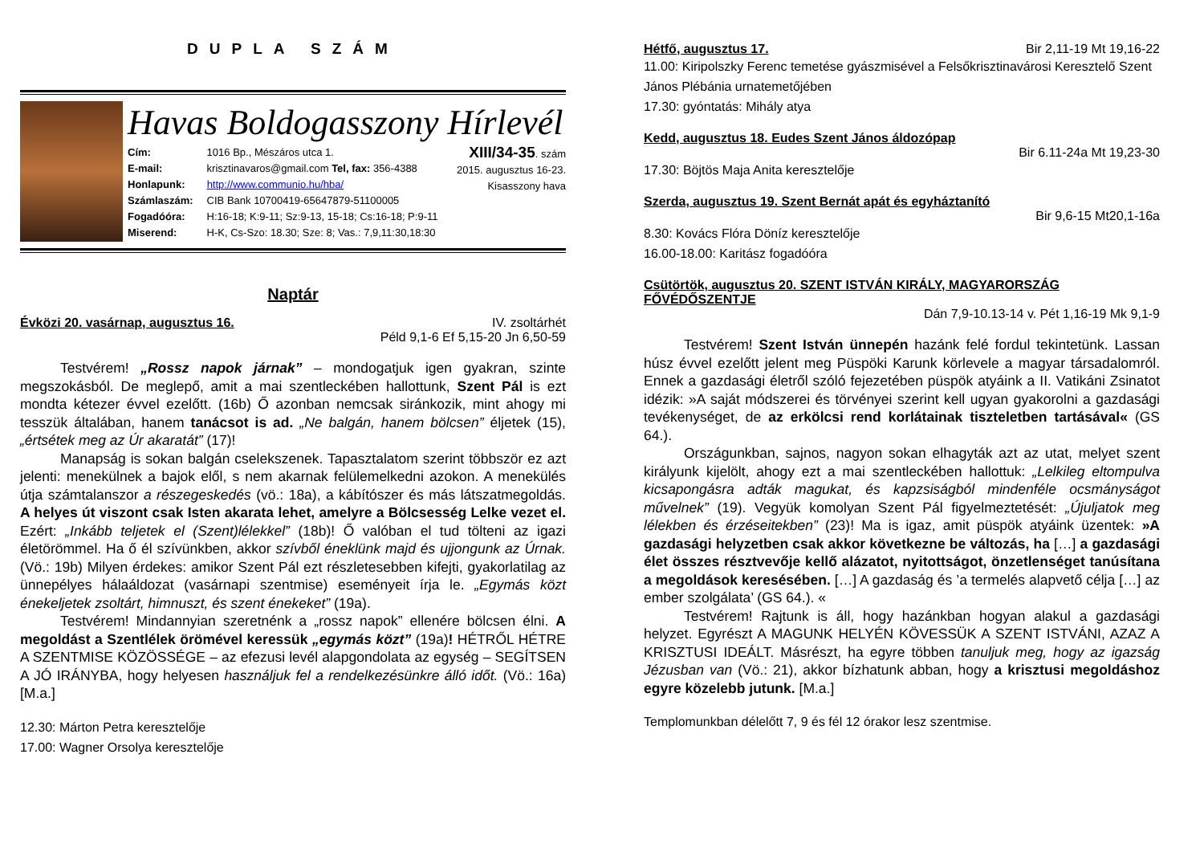DUPLA SZÁM
Havas Boldogasszony Hírlevél
Cím: 1016 Bp., Mészáros utca 1.
E-mail: krisztinavaros@gmail.com Tel, fax: 356-4388
Honlapunk: http://www.communio.hu/hba/
Számlaszám: CIB Bank 10700419-65647879-51100005
Fogadóóra: H:16-18; K:9-11; Sz:9-13, 15-18; Cs:16-18; P:9-11
Miserend: H-K, Cs-Szo: 18.30; Sze: 8; Vas.: 7,9,11:30,18:30
XIII/34-35. szám
2015. augusztus 16-23.
Kisasszony hava
Naptár
Évközi 20. vasárnap, augusztus 16. IV. zsoltárhét
Péld 9,1-6 Ef 5,15-20 Jn 6,50-59
Testvérem! „Rossz napok járnak” – mondogatjuk igen gyakran, szinte megszokásból. De meglepő, amit a mai szentleckében hallottunk, Szent Pál is ezt mondta kétezer évvel ezelőtt. (16b) Ő azonban nemcsak siránkozik, mint ahogy mi tesszük általában, hanem tanácsot is ad. „Ne balgán, hanem bölcsen” éljetek (15), „értsétek meg az Úr akaratát” (17)!
Manapság is sokan balgán cselekszenek. Tapasztalatom szerint többször ez azt jelenti: menekülnek a bajok elől, s nem akarnak felülemelkedni azokon. A menekülés útja számtalanszor a részegeskedés (vö.: 18a), a kábítószer és más látszatmegoldás. A helyes út viszont csak Isten akarata lehet, amelyre a Bölcsesség Lelke vezet el. Ezért: „Inkább teljetek el (Szent)lélekkel” (18b)! Ő valóban el tud tölteni az igazi életörömmel. Ha ő él szívünkben, akkor szívből éneklünk majd és ujjongunk az Úrnak. (Vö.: 19b) Milyen érdekes: amikor Szent Pál ezt részletesebben kifejti, gyakorlatilag az ünnepélyes hálaáldozat (vasárnapi szentmise) eseményeit írja le. „Egymás közt énekeljetek zsoltárt, himnuszt, és szent énekeket” (19a).
Testvérem! Mindannyian szeretnénk a „rossz napok” ellenére bölcsen élni. A megoldást a Szentlélek örömével keressük „egymás közt” (19a)! HÉTRŐL HÉTRE A SZENTMISE KÖZÖSSÉGE – az efezusi levél alapgondolata az egység – SEGÍTSEN A JÓ IRÁNYBA, hogy helyesen használjuk fel a rendelkezésünkre álló időt. (Vö.: 16a) [M.a.]
12.30: Márton Petra keresztelője
17.00: Wagner Orsolya keresztelője
Hétfő, augusztus 17. Bir 2,11-19 Mt 19,16-22
11.00: Kiripolszky Ferenc temetése gyászmisével a Felsőkrisztinavárosi Keresztelő Szent János Plébánia urnatemetőjében
17.30: gyóntatás: Mihály atya
Kedd, augusztus 18. Eudes Szent János áldozópap
Bir 6.11-24a Mt 19,23-30
17.30: Böjtös Maja Anita keresztelője
Szerda, augusztus 19. Szent Bernát apát és egyháztanító
Bir 9,6-15 Mt20,1-16a
8.30: Kovács Flóra Döníz keresztelője
16.00-18.00: Karitász fogadóóra
Csütörtök, augusztus 20. SZENT ISTVÁN KIRÁLY, MAGYARORSZÁG FŐVÉDŐSZENTJE
Dán 7,9-10.13-14 v. Pét 1,16-19 Mk 9,1-9
Testvérem! Szent István ünnepén hazánk felé fordul tekintetünk. Lassan húsz évvel ezelőtt jelent meg Püspöki Karunk körlevele a magyar társadalomról. Ennek a gazdasági életről szóló fejezetében püspök atyáink a II. Vatikáni Zsinatot idézik: »A saját módszerei és törvényei szerint kell ugyan gyakorolni a gazdasági tevékenységet, de az erkölcsi rend korlátainak tiszteletben tartásával« (GS 64.).
Országunkban, sajnos, nagyon sokan elhagyták azt az utat, melyet szent királyunk kijelölt, ahogy ezt a mai szentleckében hallottuk: „Lelkileg eltompulva kicsapongásra adták magukat, és kapzsiságból mindenféle ocsmányságot művelnek” (19). Vegyük komolyan Szent Pál figyelmeztetését: „Újuljatok meg lélekben és érzéseitekben” (23)! Ma is igaz, amit püspök atyáink üzentek: »A gazdasági helyzetben csak akkor következne be változás, ha […] a gazdasági élet összes résztvevője kellő alázatot, nyitottságot, önzetlenséget tanúsítana a megoldások keresésében. […] A gazdaság és ’a termelés alapvető célja […] az ember szolgálata’ (GS 64.). «
Testvérem! Rajtunk is áll, hogy hazánkban hogyan alakul a gazdasági helyzet. Egyrészt A MAGUNK HELYÉN KÖVESSÜK A SZENT ISTVÁNI, AZAZ A KRISZTUSI IDEÁLT. Másrészt, ha egyre többen tanuljuk meg, hogy az igazság Jézusban van (Vö.: 21), akkor bízhatunk abban, hogy a krisztusi megoldáshoz egyre közelebb jutunk. [M.a.]
Templomunkban délelőtt 7, 9 és fél 12 órakor lesz szentmise.